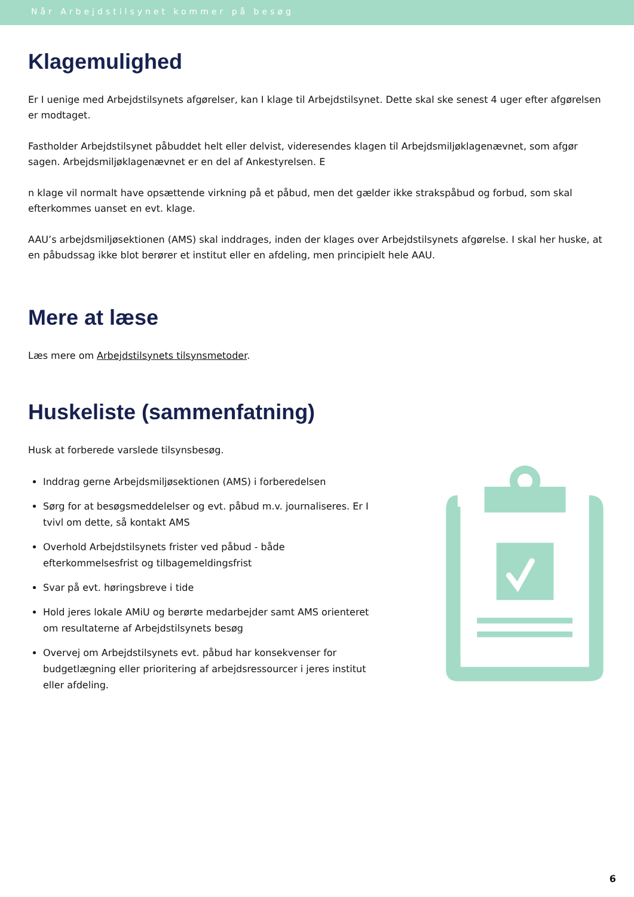Når Arbejdstilsynet kommer på besøg
Klagemulighed
Er I uenige med Arbejdstilsynets afgørelser, kan I klage til Arbejdstilsynet. Dette skal ske senest 4 uger efter afgørelsen er modtaget.
Fastholder Arbejdstilsynet påbuddet helt eller delvist, videresendes klagen til Arbejdsmiljøklagenævnet, som afgør sagen. Arbejdsmiljøklagenævnet er en del af Ankestyrelsen. E
n klage vil normalt have opsættende virkning på et påbud, men det gælder ikke strakspåbud og forbud, som skal efterkommes uanset en evt. klage.
AAU’s arbejdsmiljøsektionen (AMS) skal inddrages, inden der klages over Arbejdstilsynets afgørelse. I skal her huske, at en påbudssag ikke blot berører et institut eller en afdeling, men principielt hele AAU.
Mere at læse
Læs mere om Arbejdstilsynets tilsynsmetoder.
Huskeliste (sammenfatning)
Husk at forberede varslede tilsynsbesøg.
Inddrag gerne Arbejdsmiljøsektionen (AMS) i forberedelsen
Sørg for at besøgsmeddelelser og evt. påbud m.v. journaliseres. Er I tvivl om dette, så kontakt AMS
Overhold Arbejdstilsynets frister ved påbud - både efterkommelsesfrist og tilbagemeldingsfrist
Svar på evt. høringsbreve i tide
Hold jeres lokale AMiU og berørte medarbejder samt AMS orienteret om resultaterne af Arbejdstilsynets besøg
Overvej om Arbejdstilsynets evt. påbud har konsekvenser for budgetlægning eller prioritering af arbejdsressourcer i jeres institut eller afdeling.
6